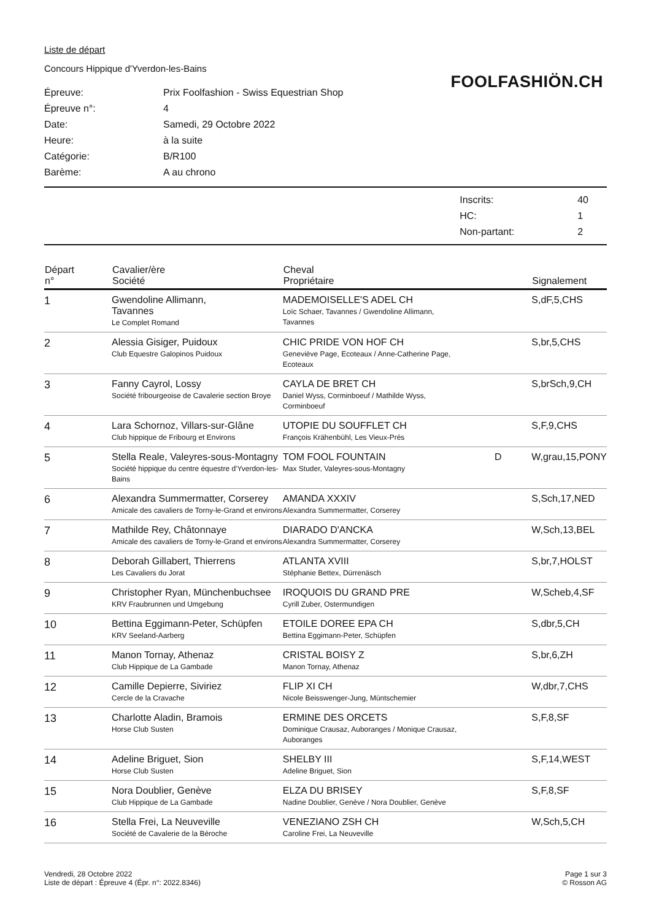Liste de départ
Concours Hippique d'Yverdon-les-Bains
FOOLFASHIÖN.CH
| Épreuve: | Prix Foolfashion - Swiss Equestrian Shop |
| Épreuve n°: | 4 |
| Date: | Samedi, 29 Octobre 2022 |
| Heure: | à la suite |
| Catégorie: | B/R100 |
| Barème: | A au chrono |
| Inscrits: | 40 |
| HC: | 1 |
| Non-partant: | 2 |
| Départ n° | Cavalier/ère Société | Cheval Propriétaire | | Signalement |
| --- | --- | --- | --- | --- |
| 1 | Gwendoline Allimann, Tavannes Le Complet Romand | MADEMOISELLE'S ADEL CH Loïc Schaer, Tavannes / Gwendoline Allimann, Tavannes | | S,dF,5,CHS |
| 2 | Alessia Gisiger, Puidoux Club Equestre Galopinos Puidoux | CHIC PRIDE VON HOF CH Geneviève Page, Ecoteaux / Anne-Catherine Page, Ecoteaux | | S,br,5,CHS |
| 3 | Fanny Cayrol, Lossy Société fribourgeoise de Cavalerie section Broye | CAYLA DE BRET CH Daniel Wyss, Corminboeuf / Mathilde Wyss, Corminboeuf | | S,brSch,9,CH |
| 4 | Lara Schornoz, Villars-sur-Glâne Club hippique de Fribourg et Environs | UTOPIE DU SOUFFLET CH François Krähenbühl, Les Vieux-Prés | | S,F,9,CHS |
| 5 | Stella Reale, Valeyres-sous-Montagny Société hippique du centre équestre d'Yverdon-les-Bains | TOM FOOL FOUNTAIN Max Studer, Valeyres-sous-Montagny | D | W,grau,15,PONY |
| 6 | Alexandra Summermatter, Corserey Amicale des cavaliers de Torny-le-Grand et environs | AMANDA XXXIV Alexandra Summermatter, Corserey | | S,Sch,17,NED |
| 7 | Mathilde Rey, Châtonnaye Amicale des cavaliers de Torny-le-Grand et environs | DIARADO D'ANCKA Alexandra Summermatter, Corserey | | W,Sch,13,BEL |
| 8 | Deborah Gillabert, Thierrens Les Cavaliers du Jorat | ATLANTA XVIII Stéphanie Bettex, Dürrenäsch | | S,br,7,HOLST |
| 9 | Christopher Ryan, Münchenbuchsee KRV Fraubrunnen und Umgebung | IROQUOIS DU GRAND PRE Cyrill Zuber, Ostermundigen | | W,Scheb,4,SF |
| 10 | Bettina Eggimann-Peter, Schüpfen KRV Seeland-Aarberg | ETOILE DOREE EPA CH Bettina Eggimann-Peter, Schüpfen | | S,dbr,5,CH |
| 11 | Manon Tornay, Athenaz Club Hippique de La Gambade | CRISTAL BOISY Z Manon Tornay, Athenaz | | S,br,6,ZH |
| 12 | Camille Depierre, Siviriez Cercle de la Cravache | FLIP XI CH Nicole Beisswenger-Jung, Müntschemier | | W,dbr,7,CHS |
| 13 | Charlotte Aladin, Bramois Horse Club Susten | ERMINE DES ORCETS Dominique Crausaz, Auboranges / Monique Crausaz, Auboranges | | S,F,8,SF |
| 14 | Adeline Briguet, Sion Horse Club Susten | SHELBY III Adeline Briguet, Sion | | S,F,14,WEST |
| 15 | Nora Doublier, Genève Club Hippique de La Gambade | ELZA DU BRISEY Nadine Doublier, Genève / Nora Doublier, Genève | | S,F,8,SF |
| 16 | Stella Frei, La Neuveville Société de Cavalerie de la Béroche | VENEZIANO ZSH CH Caroline Frei, La Neuveville | | W,Sch,5,CH |
Vendredi, 28 Octobre 2022
Liste de départ : Épreuve 4 (Épr. n°: 2022.8346)
Page 1 sur 3
© Rosson AG